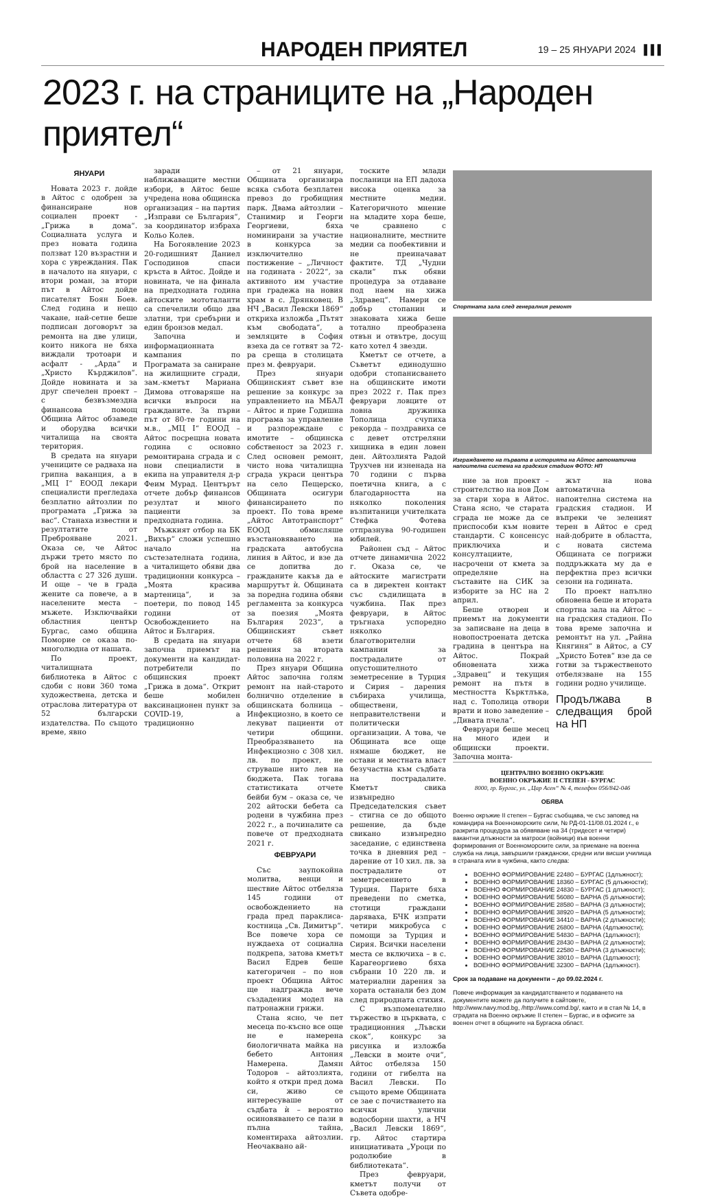НАРОДЕН ПРИЯТЕЛ 19 – 25 ЯНУАРИ 2024 ▌▌▌
2023 г. на страниците на „Народен приятел“
ЯНУАРИ
Новата 2023 г. дойде в Айтос с одобрен за финансиране нов социален проект - „Грижа в дома“. Социалната услуга и през новата година ползват 120 възрастни и хора с увреждания. Пак в началото на януари, с втори роман, за втори път в Айтос дойде писателят Боян Боев. След година и нещо чакане, най-сетне беше подписан договорът за ремонта на две улици, които никога не бяха виждали тротоари и асфалт - „Арда“ и „Христо Кърджилов“. Дойде новината и за друг спечелен проект – с безвъзмездна финансова помощ Община Айтос обзаведе и оборудва всички читалища на своята територия.
В средата на януари учениците се радваха на грипна ваканция, а в „МЦ I“ ЕООД лекари специалисти прегледаха безплатно айтозлии по програмата „Грижа за вас“. Станаха известни и резултатите от Преброяване 2021. Оказа се, че Айтос държи трето място по брой на население в областта с 27 326 души. И още – че в града жените са повече, а в населените места – мъжете. Изключвайки областния център Бургас, само община Поморие се оказа по-многолюдна от нашата.
По проект, читалищната библиотека в Айтос с сдоби с нови 360 тома художествена, детска и отраслова литература от 52 български издателства. По същото време, явно
заради наближаващите местни избори, в Айтос беше учредена нова общинска организация – на партия „Изправи се България“, за координатор избраха Кольо Колев.
На Богоявление 2023 20-годишният Даниел Господинов спаси кръста в Айтос. Дойде и новината, че на финала на предходната година айтоските мототаланти са спечелили общо два златни, три сребърни и един бронзов медал.
Започна и информационната кампания по Програмата за саниране на жилищните сгради, зам.-кметът Мариана Димова отговаряше на всички въпроси на гражданите. За първи път от 80-те години на м.в., „МЦ I“ ЕООД – Айтос посрещна новата година с основно ремонтирана сграда и с нови специалисти в екипа на управителя д-р Феим Мурад. Центърът отчете добър финансов резултат и много пациенти за предходната година.
Мъжкият отбор на БК „Вихър“ сложи успешно начало на състезателната година, а читалището обяви два традиционни конкурса – „Моята красива мартеница“, и за поетери, по повод 145 години от Освобождението на Айтос и България.
В средата на януари започна приемът на документи на кандидат-потребители по общинския проект „Грижа в дома“. Открит беше мобилен ваксинационен пункт за COVID-19, а традиционно
– от 21 януари, Общината организира всяка събота безплатен превоз до гробищния парк. Двама айтозлии – Станимир и Георги Георгиеви, бяха номинирани за участие в конкурса за изключително постижение – „Личност на годината - 2022“, за активното им участие при градежа на новия храм в с. Дрянковец. В НЧ „Васил Левски 1869“ откриха изложба „Пътят към свободата“, а земляците в София взеха да се готвят за 72-ра среща в столицата през м. февруари.
През януари Общинският съвет взе решение за конкурс за управлението на МБАЛ – Айтос и прие Годишна програма за управление и разпореждане с имотите – общинска собственост за 2023 г. След основен ремонт, чисто нова читалищна сграда украси центъра на село Пещерско, Общината осигури финансирането по проект. По това време „Айтос Автотранспорт“ ЕООД обмисляше възстановяването на градската автобусна линия в Айтос, и взе да се допитва до гражданите какъв да е маршрутът ѝ. Общината за поредна година обяви регламента за конкурса за поезия „Моята България 2023“, а Общинският съвет отчете 68 взети решения за втората половина на 2022 г.
През януари Община Айтос започна голям ремонт на най-старото болнично отделение в общинската болница – Инфекциозно, в което се лекуват пациенти от четири общини. Преобразяването на Инфекциозно с 308 хил. лв. по проект, не струваше нито лев на бюджета. Пак тогава статистиката отчете бейби бум – оказа се, че 202 айтоски бебета са родени в чужбина през 2022 г., а починалите са повече от предходната 2021 г.
ФЕВРУАРИ
Със заупокойна молитва, венци и шествие Айтос отбеляза 145 години от освобождението на града пред параклиса-костница „Св. Димитър“. Все повече хора се нуждаеха от социална подкрепа, затова кметът Васил Едрев беше категоричен – по нов проект Община Айтос ще надгражда вече създадения модел на патронажни грижи.
Стана ясно, че пет месеца по-късно все още не е намерена биологичната майка на бебето Антония Намерена. Дамян Тодоров – айтозлията, който я откри пред дома си, живо се интересуваше от съдбата ѝ – вероятно осиновяването се пази в пълна тайна, коментираха айтозлии. Неочаквано ай-
тоските млади посланици на ЕП дадоха висока оценка за местните медии. Категоричното мнение на младите хора беше, че сравнено с националните, местните медии са пообективни и не преиначават фактите. ТД „Чудни скали“ пък обяви процедура за отдаване под наем на хижа „Здравец“. Намери се добър стопанин и знаковата хижа беше тотално преобразена отвън и отвътре, досущ като хотел 4 звезди.
Кметът се отчете, а Съветът единодушно одобри стопанисването на общинските имоти през 2022 г. Пак през февруари ловците от ловна дружинка Тополица счупиха рекорда – поздравиха се с девет отстреляни хищника в един ловен ден. Айтозлията Радой Трухчев ни изненада на 70 години с първа поетична книга, а с благодарността на няколко поколения възпитаници учителката Стефка Фотева отпразнува 90-годишен юбилей.
Районен съд – Айтос отчете динамична 2022 г. Оказа се, че айтоските магистрати са в директен контакт със съдилищата в чужбина. Пак през февруари, в Айтос тръгнаха успоредно няколко благотворителни кампании за пострадалите от опустошителното земетресение в Турция и Сирия – дарения събираха училища, обществени, неправителствени и политически организации. А това, че Общината все още нямаше бюджет, не остави и местната власт безучастна към съдбата на пострадалите. Кметът свика извънредно Председателския съвет – стигна се до общото решение, да бъде свикано извънредно заседание, с единствена точка в дневния ред – дарение от 10 хил. лв. за пострадалите от земетресението в Турция. Парите бяха преведени по сметка, стотици граждани даряваха, БЧК изпрати четири микробуса с помощи за Турция и Сирия. Всички населени места се включиха – в с. Карагеоргиево бяха събрани 10 220 лв. и материални дарения за хората останали без дом след природната стихия.
С възпоменателно тържество в църквата, с традиционния „Лъвски скок“, конкурс за рисунка и изложба „Левски в моите очи“, Айтос отбеляза 150 години от гибелта на Васил Левски. По същото време Общината се зае с почистването на всички улични водосборни шахти, а НЧ „Васил Левски 1869“, гр. Айтос стартира инициативата „Уроци по родолюбие в библиотеката“.
През февруари, кметът получи от Съвета одобре-
Спортната зала след генералния ремонт
Изграждането на първата в историята на Айтос автоматична напоителна система на градския стадион ФОТО: НП
ние за нов проект – строителство на нов Дом за стари хора в Айтос. Стана ясно, че старата сграда не може да се приспособи към новите стандарти. С консенсус приключиха и консултациите, насрочени от кмета за определяне на съставите на СИК за изборите за НС на 2 април.
Беше отворен и приемът на документи за записване на деца в новопостроената детска градина в центъра на Айтос. Покрай обновената хижа „Здравец“ и текущия ремонт на пътя в местността Кърктлъка, над с. Тополица отвори врати и ново заведение – „Дивата пчела“.
Февруари беше месец на много идеи и общински проекти. Започна монта-
жът на нова автоматична напоителна система на градския стадион. И въпреки че зеленият терен в Айтос е сред най-добрите в областта, с новата система Общината се погрижи поддръжката му да е перфектна през всички сезони на годината.
По проект напълно обновена беше и втората спортна зала на Айтос – на градския стадион. По това време започна и ремонтът на ул. „Райна Княгиня“ в Айтос, а СУ „Христо Ботев“ взе да се готви за тържественото отбелязване на 155 години родно училище.
Продължава в следващия брой на НП
ЦЕНТРАЛНО ВОЕННО ОКРЪЖИЕ
ВОЕННО ОКРЪЖИЕ II СТЕПЕН - БУРГАС
8000, гр. Бургас, ул. „Цар Асен“ № 4, телефон 056/842-046
ОБЯВА
Военно окръжие II степен – Бургас съобщава, че със заповед на командира на Военноморските сили, № РД-01-11/08.01.2024 г., е разкрита процедура за обявяване на 34 (тридесет и четири) вакантни длъжности за матроси (войници) във военни формирования от Военноморските сили, за приемане на военна служба на лица, завършили граждански, средни или висши училища в страната или в чужбина, както следва:
ВОЕННО ФОРМИРОВАНИЕ 22480 – БУРГАС (1длъжност);
ВОЕННО ФОРМИРОВАНИЕ 18360 – БУРГАС (5 длъжности);
ВОЕННО ФОРМИРОВАНИЕ 24830 – БУРГАС (1 длъжност);
ВОЕННО ФОРМИРОВАНИЕ 56080 – ВАРНА (5 длъжности);
ВОЕННО ФОРМИРОВАНИЕ 28580 – ВАРНА (3 длъжности);
ВОЕННО ФОРМИРОВАНИЕ 38920 – ВАРНА (5 длъжности);
ВОЕННО ФОРМИРОВАНИЕ 34410 – ВАРНА (2 длъжности);
ВОЕННО ФОРМИРОВАНИЕ 26800 – ВАРНА (4длъжности);
ВОЕННО ФОРМИРОВАНИЕ 54830 – ВАРНА (1длъжност);
ВОЕННО ФОРМИРОВАНИЕ 28430 – ВАРНА (2 длъжности);
ВОЕННО ФОРМИРОВАНИЕ 22580 – ВАРНА (3 длъжности);
ВОЕННО ФОРМИРОВАНИЕ 38010 – ВАРНА (1длъжност);
ВОЕННО ФОРМИРОВАНИЕ 32300 – ВАРНА (1длъжност).
Срок за подаване на документи – до 09.02.2024 г.
Повече информация за кандидатстването и подаването на документите можете да получите в сайтовете, http://www.navy.mod.bg, /http://www.comd.bg/, както и в стая № 14, в сградата на Военно окръжие II степен – Бургас, и в офисите за военен отчет в общините на Бургаска област.